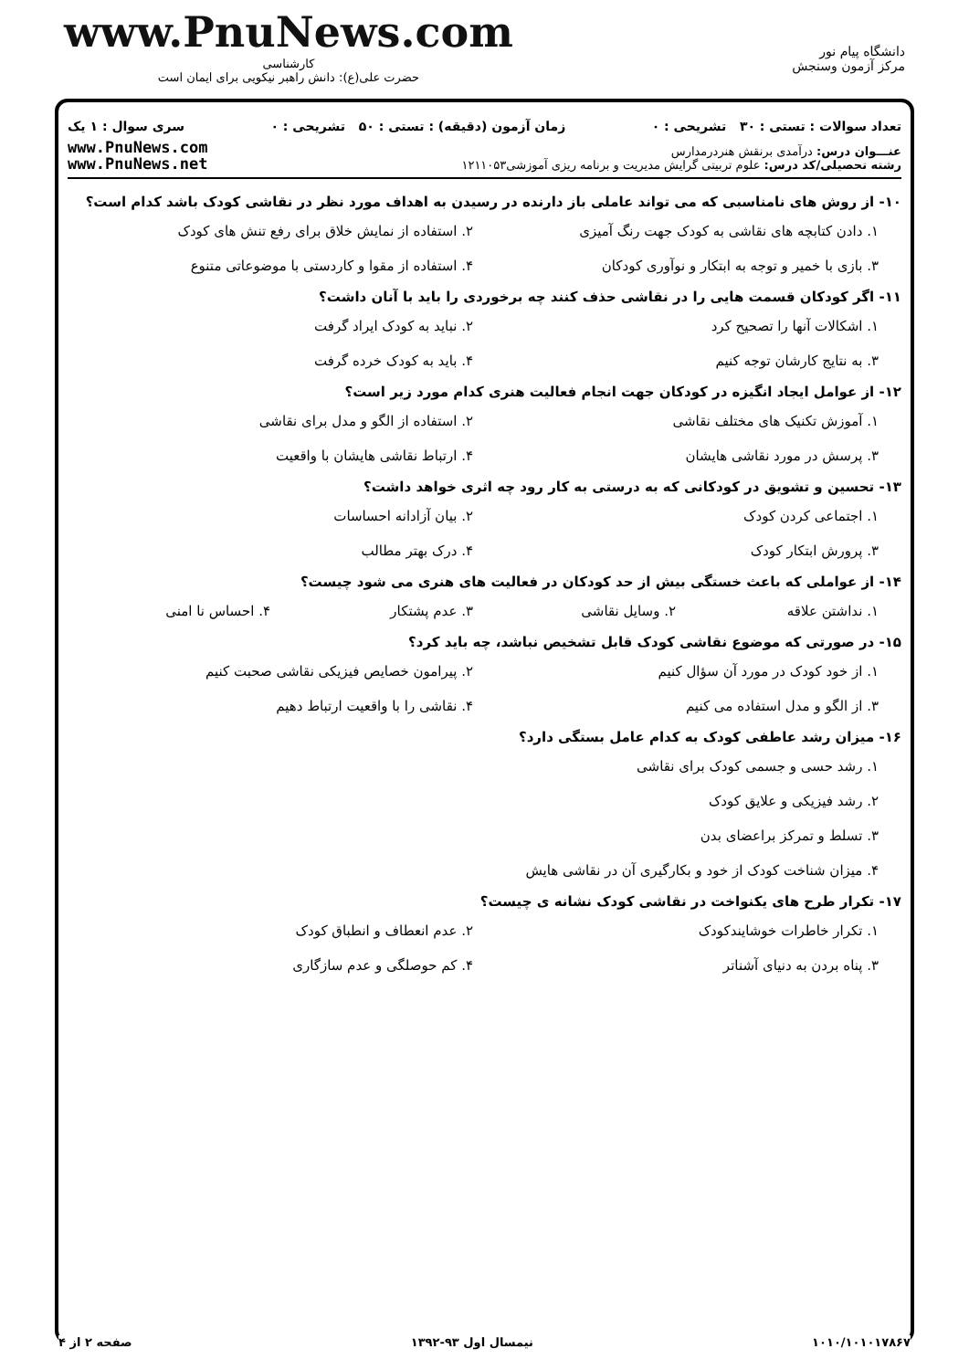www.PnuNews.com
کارشناسی
حضرت علی(ع): دانش راهبر نیکویی برای ایمان است
دانشگاه پیام نور
مرکز آزمون وسنجش
تعداد سوالات : تستی : ۳۰ تشریحی : ۰ زمان آزمون (دقیقه) : تستی : ۵۰ تشریحی : ۰ سری سوال : ۱ یک
عنـــوان درس: درآمدی برنقش هنردرمدارس
رشته تحصیلی/کد درس: علوم تربیتی گرایش مدیریت و برنامه ریزی آموزشی۱۲۱۱۰۵۳
www.PnuNews.com
www.PnuNews.net
۱۰- از روش های نامناسبی که می تواند عاملی باز دارنده در رسیدن به اهداف مورد نظر در نقاشی کودک باشد کدام است؟
۱. دادن کتابچه های نقاشی به کودک جهت رنگ آمیزی ۲. استفاده از نمایش خلاق برای رفع تنش های کودک ۳. بازی با خمیر و توجه به ابتکار و نوآوری کودکان ۴. استفاده از مقوا و کاردستی با موضوعاتی متنوع
۱۱- اگر کودکان قسمت هایی را در نقاشی حذف کنند چه برخوردی را باید با آنان داشت؟
۱. اشکالات آنها را تصحیح کرد ۲. نباید به کودک ایراد گرفت ۳. به نتایج کارشان توجه کنیم ۴. باید به کودک خرده گرفت
۱۲- از عوامل ایجاد انگیزه در کودکان جهت انجام فعالیت هنری کدام مورد زیر است؟
۱. آموزش تکنیک های مختلف نقاشی ۲. استفاده از الگو و مدل برای نقاشی ۳. پرسش در مورد نقاشی هایشان ۴. ارتباط نقاشی هایشان با واقعیت
۱۳- تحسین و تشویق در کودکانی که به درستی به کار رود چه اثری خواهد داشت؟
۱. اجتماعی کردن کودک ۲. بیان آزادانه احساسات ۳. پرورش ابتکار کودک ۴. درک بهتر مطالب
۱۴- از عواملی که باعث خستگی بیش از حد کودکان در فعالیت های هنری می شود چیست؟
۱. نداشتن علاقه ۲. وسایل نقاشی ۳. عدم پشتکار ۴. احساس نا امنی
۱۵- در صورتی که موضوع نقاشی کودک قابل تشخیص نباشد، چه باید کرد؟
۱. از خود کودک در مورد آن سؤال کنیم ۲. پیرامون خصایص فیزیکی نقاشی صحبت کنیم ۳. از الگو و مدل استفاده می کنیم ۴. نقاشی را با واقعیت ارتباط دهیم
۱۶- میزان رشد عاطفی کودک به کدام عامل بستگی دارد؟
۱. رشد حسی و جسمی کودک برای نقاشی
۲. رشد فیزیکی و علایق کودک
۳. تسلط و تمرکز براعضای بدن
۴. میزان شناخت کودک از خود و بکارگیری آن در نقاشی هایش
۱۷- تکرار طرح های یکنواخت در نقاشی کودک نشانه ی چیست؟
۱. تکرار خاطرات خوشایندکودک ۲. عدم انعطاف و انطباق کودک ۳. پناه بردن به دنیای آشناتر ۴. کم حوصلگی و عدم سازگاری
۱۰۱۰/۱۰۱۰۱۷۸۶۷ نیمسال اول ۹۳-۱۳۹۲ صفحه ۲ از ۴